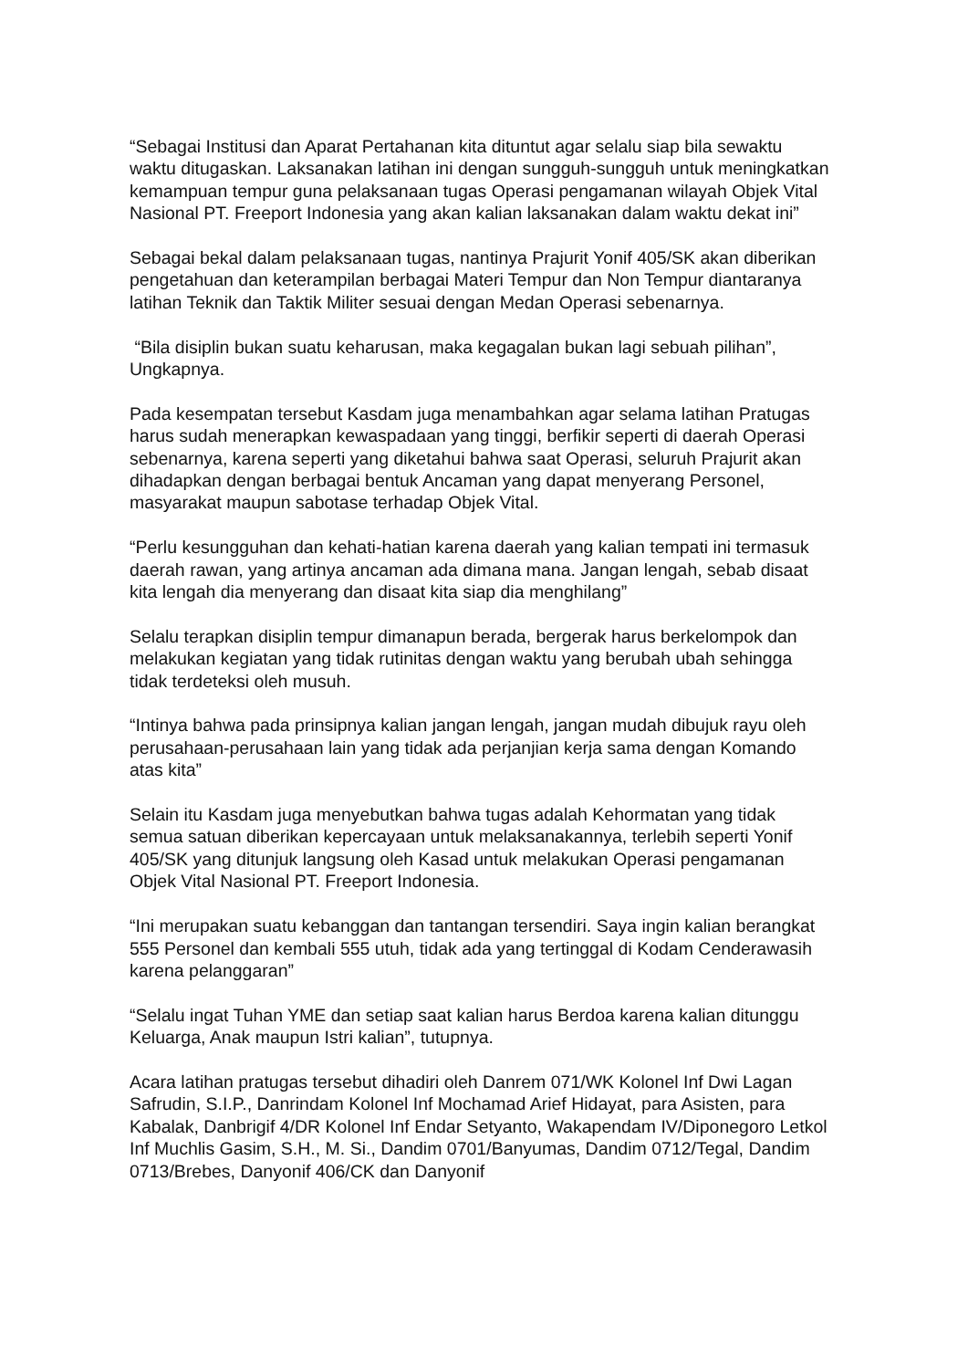“Sebagai Institusi dan Aparat Pertahanan kita dituntut agar selalu siap bila sewaktu waktu ditugaskan. Laksanakan latihan ini dengan sungguh-sungguh untuk meningkatkan kemampuan tempur guna pelaksanaan tugas Operasi pengamanan wilayah Objek Vital Nasional PT. Freeport Indonesia yang akan kalian laksanakan dalam waktu dekat ini”
Sebagai bekal dalam pelaksanaan tugas, nantinya Prajurit Yonif 405/SK akan diberikan pengetahuan dan keterampilan berbagai Materi Tempur dan Non Tempur diantaranya latihan Teknik dan Taktik Militer sesuai dengan Medan Operasi sebenarnya.
“Bila disiplin bukan suatu keharusan, maka kegagalan bukan lagi sebuah pilihan”, Ungkapnya.
Pada kesempatan tersebut Kasdam juga menambahkan agar selama latihan Pratugas harus sudah menerapkan kewaspadaan yang tinggi, berfikir seperti di daerah Operasi sebenarnya, karena seperti yang diketahui bahwa saat Operasi, seluruh Prajurit akan dihadapkan dengan berbagai bentuk Ancaman yang dapat menyerang Personel, masyarakat maupun sabotase terhadap Objek Vital.
“Perlu kesungguhan dan kehati-hatian karena daerah yang kalian tempati ini termasuk daerah rawan, yang artinya ancaman ada dimana mana. Jangan lengah, sebab disaat kita lengah dia menyerang dan disaat kita siap dia menghilang”
Selalu terapkan disiplin tempur dimanapun berada, bergerak harus berkelompok dan melakukan kegiatan yang tidak rutinitas dengan waktu yang berubah ubah sehingga tidak terdeteksi oleh musuh.
“Intinya bahwa pada prinsipnya kalian jangan lengah, jangan mudah dibujuk rayu oleh perusahaan-perusahaan lain yang tidak ada perjanjian kerja sama dengan Komando atas kita”
Selain itu Kasdam juga menyebutkan bahwa tugas adalah Kehormatan yang tidak semua satuan diberikan kepercayaan untuk melaksanakannya, terlebih seperti Yonif 405/SK yang ditunjuk langsung oleh Kasad untuk melakukan Operasi pengamanan Objek Vital Nasional PT. Freeport Indonesia.
“Ini merupakan suatu kebanggan dan tantangan tersendiri. Saya ingin kalian berangkat 555 Personel dan kembali 555 utuh, tidak ada yang tertinggal di Kodam Cenderawasih karena pelanggaran”
“Selalu ingat Tuhan YME dan setiap saat kalian harus Berdoa karena kalian ditunggu Keluarga, Anak maupun Istri kalian”, tutupnya.
Acara latihan pratugas tersebut dihadiri oleh Danrem 071/WK Kolonel Inf Dwi Lagan Safrudin, S.I.P., Danrindam Kolonel Inf Mochamad Arief Hidayat, para Asisten, para Kabalak, Danbrigif 4/DR Kolonel Inf Endar Setyanto, Wakapendam IV/Diponegoro Letkol Inf Muchlis Gasim, S.H., M. Si., Dandim 0701/Banyumas, Dandim 0712/Tegal, Dandim 0713/Brebes, Danyonif 406/CK dan Danyonif